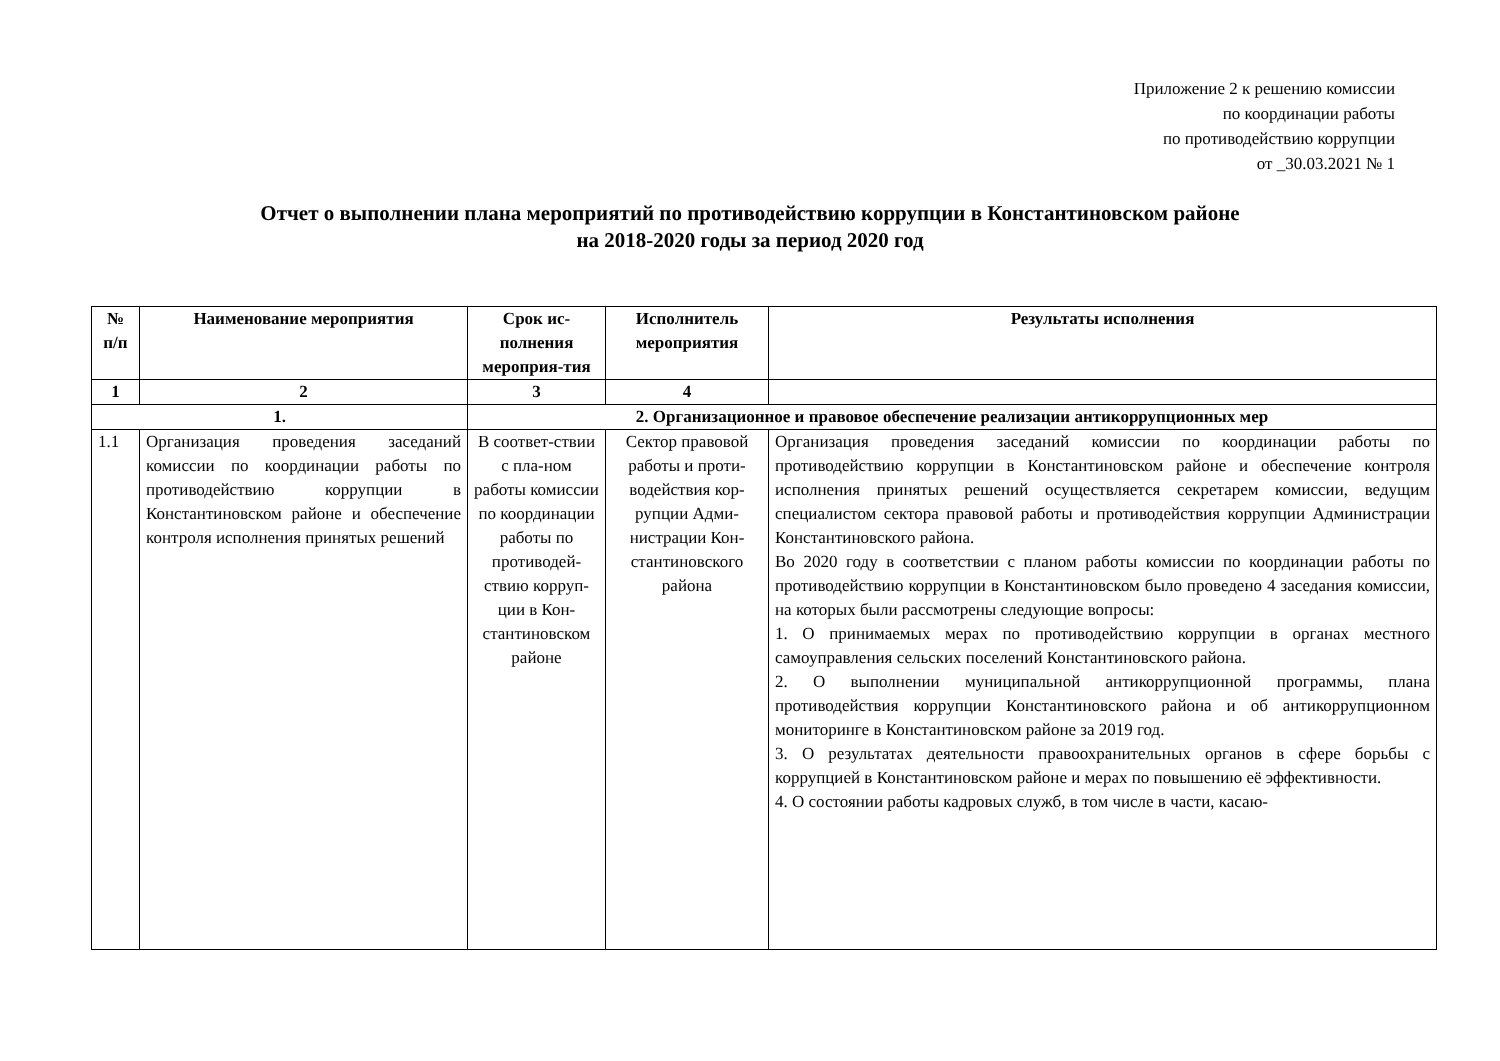Приложение 2 к решению комиссии
по координации работы
по противодействию коррупции
от _30.03.2021 № 1
Отчет о выполнении плана мероприятий по противодействию коррупции в Константиновском районе
на 2018-2020 годы за период 2020 год
| № п/п | Наименование мероприятия | Срок ис-полнения мероприя-тия | Исполнитель мероприятия | Результаты исполнения |
| --- | --- | --- | --- | --- |
| 1 | 2 | 3 | 4 | |
| 1. | | 2. Организационное и правовое обеспечение реализации антикоррупционных мер | | |
| 1.1 | Организация проведения заседаний комиссии по координации работы по противодействию коррупции в Константиновском районе и обеспечение контроля исполнения принятых решений | В соответ-ствии с пла-ном работы комиссии по координации работы по противодей-ствию корруп-ции в Кон-стантиновском районе | Сектор правовой работы и проти-водействия кор-рупции Адми-нистрации Кон-стантиновского района | Организация проведения заседаний комиссии по координации работы по противодействию коррупции в Константиновском районе и обеспечение контроля исполнения принятых решений осуществляется секретарем комиссии, ведущим специалистом сектора правовой работы и противодействия коррупции Администрации Константиновского района. Во 2020 году в соответствии с планом работы комиссии по координации работы по противодействию коррупции в Константиновском было проведено 4 заседания комиссии, на которых были рассмотрены следующие вопросы: 1. О принимаемых мерах по противодействию коррупции в органах местного самоуправления сельских поселений Константиновского района. 2. О выполнении муниципальной антикоррупционной программы, плана противодействия коррупции Константиновского района и об антикоррупционном мониторинге в Константиновском районе за 2019 год. 3. О результатах деятельности правоохранительных органов в сфере борьбы с коррупцией в Константиновском районе и мерах по повышению её эффективности. 4. О состоянии работы кадровых служб, в том числе в части, касаю- |